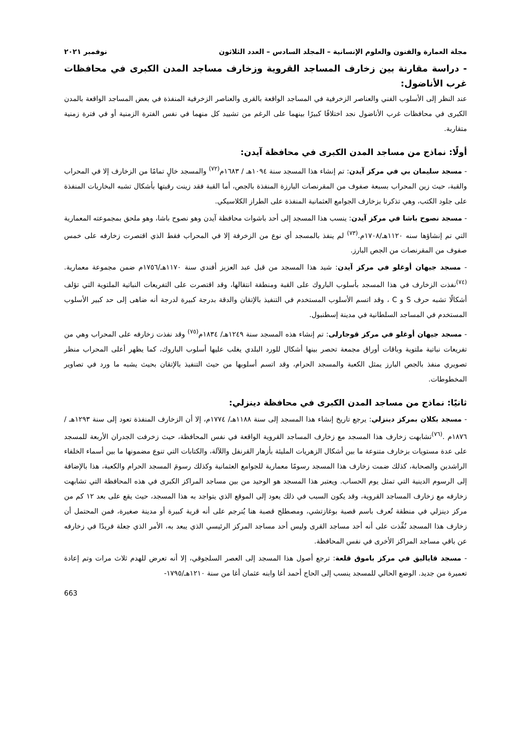مجلة العمارة والفنون والعلوم الإنسانية – المجلد السادس – العدد الثلاثون نوفمبر ٢٠٢١
- دراسة مقارنة بين زخارف المساجد القروية وزخارف مساجد المدن الكبرى في محافظات غرب الأناضول:
عند النظر إلى الأسلوب الفني والعناصر الزخرفية في المساجد الواقعة بالقرى والعناصر الزخرفية المنفذة في بعض المساجد الواقعة بالمدن الكبرى في محافظات غرب الأناضول نجد اختلافًا كبيرًا بينهما على الرغم من تشييد كل منهما في نفس الفترة الزمنية أو في فترة زمنية متقاربة.
أولًا: نماذج من مساجد المدن الكبرى في محافظة آيدن:
- مسجد سليمان بي في مركز آيدن: تم إنشاء هذا المسجد سنة ١٠٩٤هـ / ١٦٨٣م<sup>(٧٢)</sup> والمسجد خالٍ تمامًا من الزخارف إلا في المحراب والقبة، حيث زين المحراب بسبعة صفوف من المقرنصات البارزة المنفذة بالجص، أما القبة فقد زينت رقبتها بأشكال تشبه البخاريات المنفذة على جلود الكتب، وهي تذكرنا بزخارف الجوامع العثمانية المنفذة على الطراز الكلاسيكي.
- مسجد نصوح باشا في مركز آيدن: ينسب هذا المسجد إلى أحد باشوات محافظة آيدن وهو نصوح باشا، وهو ملحق بمجموعته المعمارية التي تم إنشاؤها سنه ١١٢٠هـ/١٧٠٨م.<sup>(٧٣)</sup> لم ينفذ بالمسجد أي نوع من الزخرفة إلا في المحراب فقط الذي اقتصرت زخارفه على خمس صفوف من المقرنصات من الجص البارز.
- مسجد جيهان أوغلو في مركز آيدن: شيد هذا المسجد من قبل عبد العزيز أفندي سنة ١١٧٠هـ/١٧٥٦م ضمن مجموعة معمارية.<sup>(٧٤)</sup>نفذت الزخارف في هذا المسجد بأسلوب الباروك على القبة ومنطقة انتقالها، وقد اقتصرت على التفريعات النباتية الملتوية التي تؤلف أشكالًا تشبه حرف S و C ، وقد اتسم الأسلوب المستخدم في التنفيذ بالإتقان والدقة بدرجة كبيرة لدرجة أنه ضاهى إلى حد كبير الأسلوب المستخدم في المساجد السلطانية في مدينة إسطنبول.
- مسجد جيهان أوغلو في مركز قوجارلى: تم إنشاء هذه المسجد سنة ١٢٤٩هـ/ ١٨٣٤م<sup>(٧٥)</sup> وقد نفذت زخارفه على المحراب وهي من تفريعات نباتية ملتوية وباقات أوراق مجمعة تحصر بينها أشكال للورد البلدي يغلب عليها أسلوب الباروك، كما يظهر أعلى المحراب منظر تصويري منفذ بالجص البارز يمثل الكعبة والمسجد الحرام، وقد اتسم أسلوبها من حيث التنفيذ بالإتقان بحيث يشبه ما ورد في تصاوير المخطوطات.
ثانيًا: نماذج من مساجد المدن الكبرى في محافظة دينزلي:
- مسجد بكلان بمركز دينزلي: يرجع تاريخ إنشاء هذا المسجد إلى سنة ١١٨٨هـ/ ١٧٧٤م، إلا أن الزخارف المنفذة تعود إلى سنة ١٢٩٣هـ /١٨٧٦م .<sup>(٧٦)</sup>تشابهت زخارف هذا المسجد مع زخارف المساجد القروية الواقعة في نفس المحافظة، حيث زخرفت الجدران الأربعة للمسجد على عدة مستويات بزخارف متنوعة ما بين أشكال الزهريات المليئة بأزهار القرنفل واللآلة، والكتابات التي تنوع مضمونها ما بين أسماء الخلفاء الراشدين والصحابة، كذلك ضمت زخارف هذا المسجد رسومًا معمارية للجوامع العثمانية وكذلك رسومَ المسجد الحرام والكعبة، هذا بالإضافة إلى الرسوم الدينية التي تمثل يوم الحساب. ويعتبر هذا المسجد هو الوحيد من بين مساجد المراكز الكبرى في هذه المحافظة التي تشابهت زخارفه مع زخارف المساجد القروية، وقد يكون السبب في ذلك يعود إلى الموقع الذي يتواجد به هذا المسجد، حيث يقع على بعد ١٢ كم من مركز دينزلي في منطقة تُعرف باسم قصبة بوغازتشي، ومصطلح قصبة هنا يُترجم على أنه قرية كبيرة أو مدينة صغيرة، فمن المحتمل أن زخارف هذا المسجد نُفِّذت على أنه أحد مساجد القرى وليس أحد مساجد المركز الرئيسي الذي يبعد به، الأمر الذي جعلة فريدًا في زخارفه عن باقي مساجد المراكز الأخرى في نفس المحافظة.
- مسجد قاياليق في مركز باموق قلعة: ترجع أصول هذا المسجد إلى العصر السلجوقي، إلا أنه تعرض للهدم ثلاث مرات وتم إعادة تعميرة من جديد. الوضع الحالي للمسجد ينسب إلى الحاج أحمد أغا وابنه عثمان أغا من سنة ١٢١٠هـ/١٧٩٥-
663